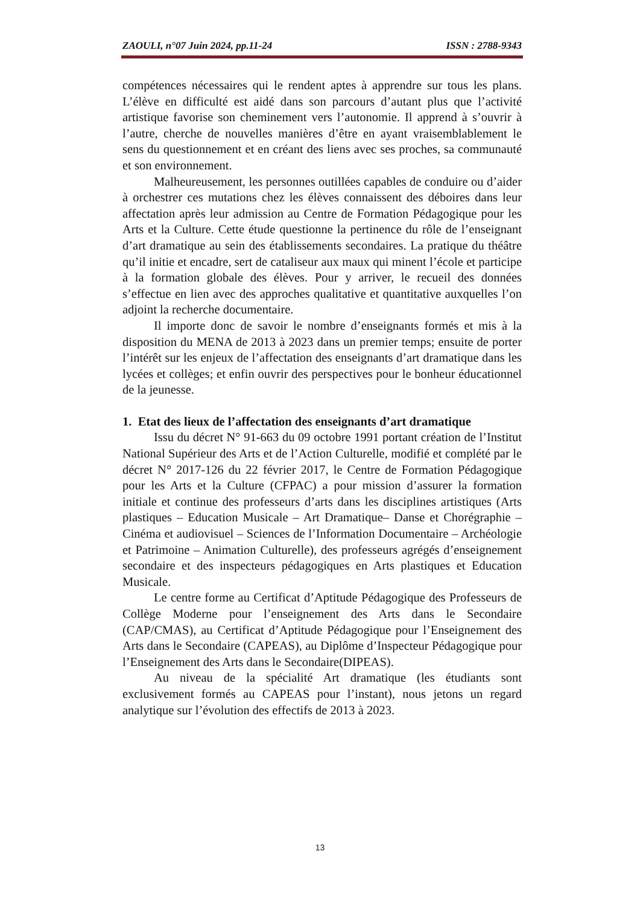ZAOULI, n°07 Juin 2024, pp.11-24 ISSN : 2788-9343
compétences nécessaires qui le rendent aptes à apprendre sur tous les plans. L’élève en difficulté est aidé dans son parcours d’autant plus que l’activité artistique favorise son cheminement vers l’autonomie. Il apprend à s’ouvrir à l’autre, cherche de nouvelles manières d’être en ayant vraisemblablement le sens du questionnement et en créant des liens avec ses proches, sa communauté et son environnement.
Malheureusement, les personnes outillées capables de conduire ou d’aider à orchestrer ces mutations chez les élèves connaissent des déboires dans leur affectation après leur admission au Centre de Formation Pédagogique pour les Arts et la Culture. Cette étude questionne la pertinence du rôle de l’enseignant d’art dramatique au sein des établissements secondaires. La pratique du théâtre qu’il initie et encadre, sert de cataliseur aux maux qui minent l’école et participe à la formation globale des élèves. Pour y arriver, le recueil des données s’effectue en lien avec des approches qualitative et quantitative auxquelles l’on adjoint la recherche documentaire.
Il importe donc de savoir le nombre d’enseignants formés et mis à la disposition du MENA de 2013 à 2023 dans un premier temps; ensuite de porter l’intérêt sur les enjeux de l’affectation des enseignants d’art dramatique dans les lycées et collèges; et enfin ouvrir des perspectives pour le bonheur éducationnel de la jeunesse.
1. Etat des lieux de l’affectation des enseignants d’art dramatique
Issu du décret N° 91-663 du 09 octobre 1991 portant création de l’Institut National Supérieur des Arts et de l’Action Culturelle, modifié et complété par le décret N° 2017-126 du 22 février 2017, le Centre de Formation Pédagogique pour les Arts et la Culture (CFPAC) a pour mission d’assurer la formation initiale et continue des professeurs d’arts dans les disciplines artistiques (Arts plastiques – Education Musicale – Art Dramatique– Danse et Chorégraphie – Cinéma et audiovisuel – Sciences de l’Information Documentaire – Archéologie et Patrimoine – Animation Culturelle), des professeurs agrégés d’enseignement secondaire et des inspecteurs pédagogiques en Arts plastiques et Education Musicale.
Le centre forme au Certificat d’Aptitude Pédagogique des Professeurs de Collège Moderne pour l’enseignement des Arts dans le Secondaire (CAP/CMAS), au Certificat d’Aptitude Pédagogique pour l’Enseignement des Arts dans le Secondaire (CAPEAS), au Diplôme d’Inspecteur Pédagogique pour l’Enseignement des Arts dans le Secondaire(DIPEAS).
Au niveau de la spécialité Art dramatique (les étudiants sont exclusivement formés au CAPEAS pour l’instant), nous jetons un regard analytique sur l’évolution des effectifs de 2013 à 2023.
13